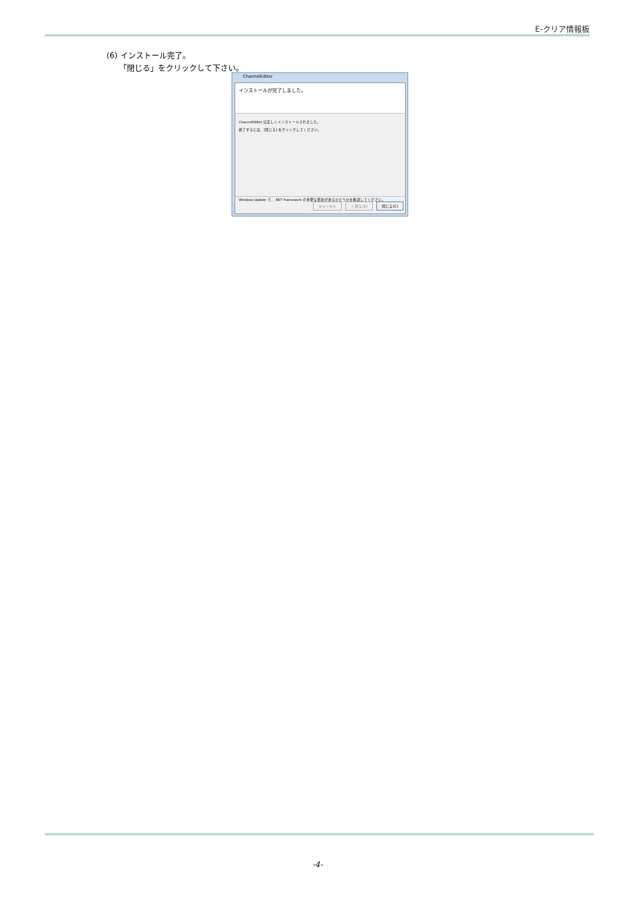E-クリア情報板
(6) インストール完了。
「閉じる」をクリックして下さい。
ChannelEditor
インストールが完了しました。
ChannelEditor は正しくインストールされました。
終了するには、[閉じる] をクリックしてください。
Windows Update で、.NET Framework の重要な更新があるかどうかを確認してください。
キャンセル < 戻る(B) 閉じる(C)
-4-